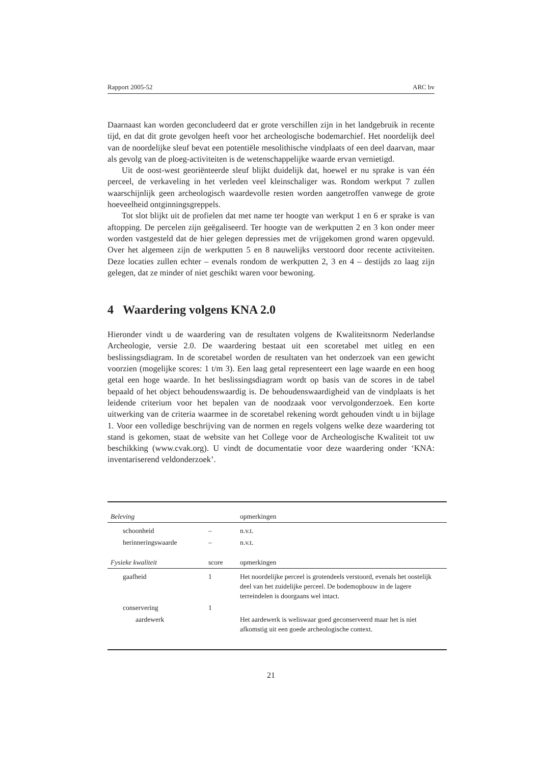Rapport 2005-52 ARC bv
Daarnaast kan worden geconcludeerd dat er grote verschillen zijn in het landgebruik in recente tijd, en dat dit grote gevolgen heeft voor het archeologische bodemarchief. Het noordelijk deel van de noordelijke sleuf bevat een potentiële mesolithische vindplaats of een deel daarvan, maar als gevolg van de ploeg-activiteiten is de wetenschappelijke waarde ervan vernietigd.
Uit de oost-west georiënteerde sleuf blijkt duidelijk dat, hoewel er nu sprake is van één perceel, de verkaveling in het verleden veel kleinschaliger was. Rondom werkput 7 zullen waarschijnlijk geen archeologisch waardevolle resten worden aangetroffen vanwege de grote hoeveelheid ontginningsgreppels.
Tot slot blijkt uit de profielen dat met name ter hoogte van werkput 1 en 6 er sprake is van aftopping. De percelen zijn geëgaliseerd. Ter hoogte van de werkputten 2 en 3 kon onder meer worden vastgesteld dat de hier gelegen depressies met de vrijgekomen grond waren opgevuld. Over het algemeen zijn de werkputten 5 en 8 nauwelijks verstoord door recente activiteiten. Deze locaties zullen echter – evenals rondom de werkputten 2, 3 en 4 – destijds zo laag zijn gelegen, dat ze minder of niet geschikt waren voor bewoning.
4 Waardering volgens KNA 2.0
Hieronder vindt u de waardering van de resultaten volgens de Kwaliteitsnorm Nederlandse Archeologie, versie 2.0. De waardering bestaat uit een scoretabel met uitleg en een beslissingsdiagram. In de scoretabel worden de resultaten van het onderzoek van een gewicht voorzien (mogelijke scores: 1 t/m 3). Een laag getal representeert een lage waarde en een hoog getal een hoge waarde. In het beslissingsdiagram wordt op basis van de scores in de tabel bepaald of het object behoudenswaardig is. De behoudenswaardigheid van de vindplaats is het leidende criterium voor het bepalen van de noodzaak voor vervolgonderzoek. Een korte uitwerking van de criteria waarmee in de scoretabel rekening wordt gehouden vindt u in bijlage 1. Voor een volledige beschrijving van de normen en regels volgens welke deze waardering tot stand is gekomen, staat de website van het College voor de Archeologische Kwaliteit tot uw beschikking (www.cvak.org). U vindt de documentatie voor deze waardering onder ‘KNA: inventariserend veldonderzoek’.
| Beleving | | opmerkingen |
| schoonheid | – | n.v.t. |
| herinneringswaarde | – | n.v.t. |
| Fysieke kwaliteit | score | opmerkingen |
| gaafheid | 1 | Het noordelijke perceel is grotendeels verstoord, evenals het oostelijk deel van het zuidelijke perceel. De bodemopbouw in de lagere terreindelen is doorgaans wel intact. |
| conservering | 1 | |
| aardewerk | | Het aardewerk is weliswaar goed geconserveerd maar het is niet afkomstig uit een goede archeologische context. |
21